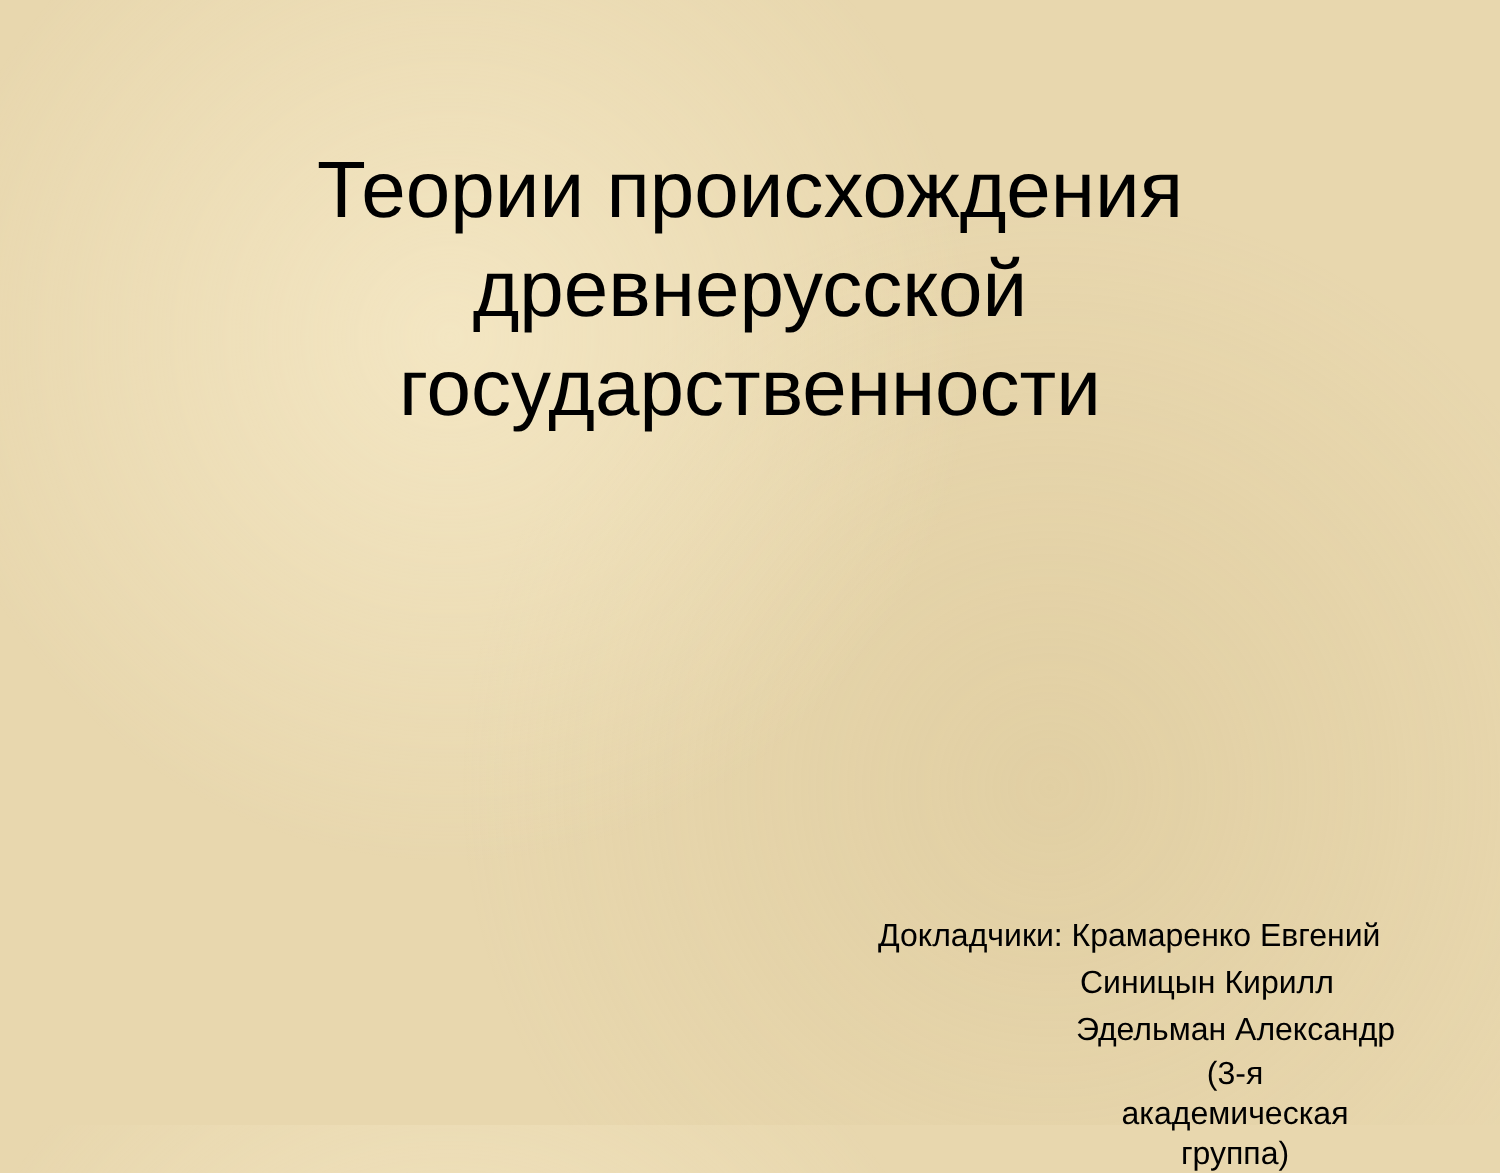Теории происхождения
древнерусской
государственности
Докладчики: Крамаренко Евгений
Синицын Кирилл
Эдельман Александр
(3-я академическая группа)